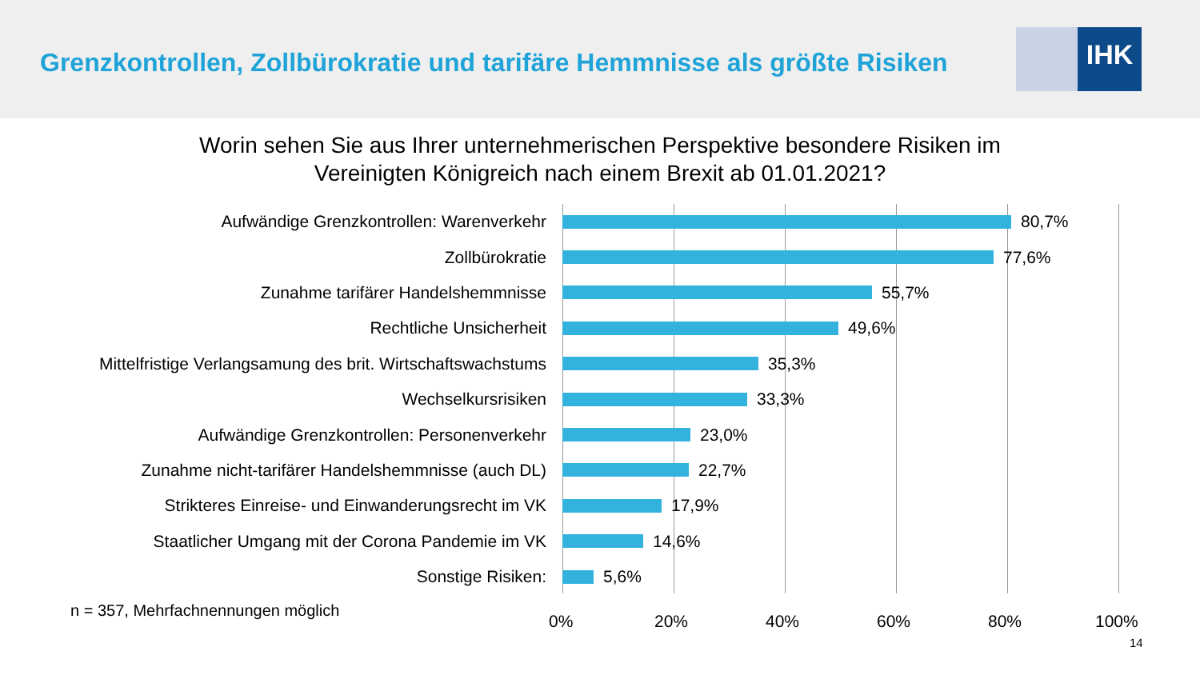Grenzkontrollen, Zollbürokratie und tarifäre Hemmnisse als größte Risiken
IHK
Worin sehen Sie aus Ihrer unternehmerischen Perspektive besondere Risiken im
Vereinigten Königreich nach einem Brexit ab 01.01.2021?
Aufwändige Grenzkontrollen: Warenverkehr 80,7%
Zollbürokratie 77,6%
Zunahme tarifärer Handelshemmnisse 55,7%
Rechtliche Unsicherheit 49,6%
Mittelfristige Verlangsamung des brit. Wirtschaftswachstums
35,3%
Wechselkursrisiken 33,3%
Aufwändige Grenzkontrollen: Personenverkehr 23,0%
Zunahme nicht-tarifärer Handelshemmnisse (auch DL) 22,7%
Strikteres Einreise- und Einwanderungsrecht im VK 17,9%
Staatlicher Umgang mit der Corona Pandemie im VK 14,6%
Sonstige Risiken: 5,6%
n = 357, Mehrfachnennungen möglich
0% 20% 40% 60% 80% 100%
14